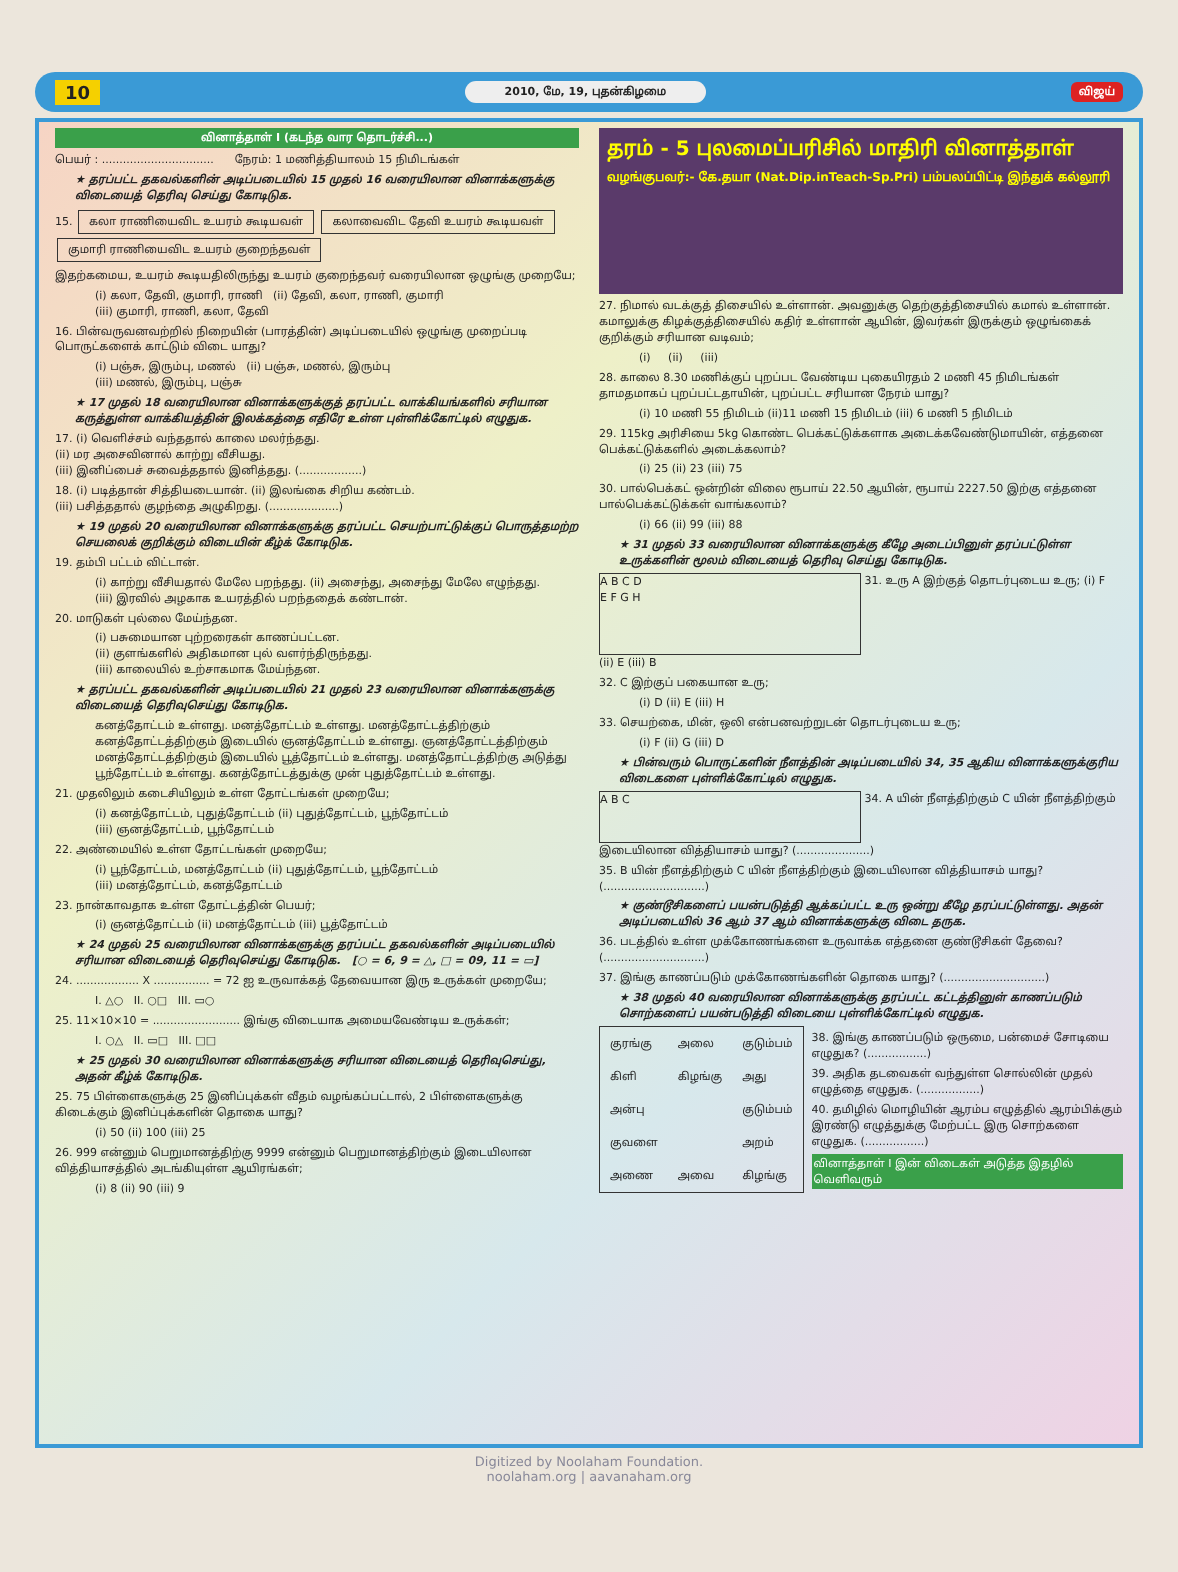10 2010, மே, 19, புதன்கிழமை விஜய்
வினாத்தாள் I (கடந்த வார தொடர்ச்சி...)
பெயர் : ................................ நேரம்: 1 மணித்தியாலம் 15 நிமிடங்கள்
★ தரப்பட்ட தகவல்களின் அடிப்படையில் 15 முதல் 16 வரையிலான வினாக்களுக்கு விடையைத் தெரிவு செய்து கோடிடுக.
15. கலா ராணியைவிட உயரம் கூடியவள் கலாவைவிட தேவி உயரம் கூடியவள் குமாரி ராணியைவிட உயரம் குறைந்தவள்
இதற்கமைய, உயரம் கூடியதிலிருந்து உயரம் குறைந்தவர் வரையிலான ஒழுங்கு முறையே;
(i) கலா, தேவி, குமாரி, ராணி (ii) தேவி, கலா, ராணி, குமாரி
(iii) குமாரி, ராணி, கலா, தேவி
16. பின்வருவனவற்றில் நிறையின் (பாரத்தின்) அடிப்படையில் ஒழுங்கு முறைப்படி பொருட்களைக் காட்டும் விடை யாது?
(i) பஞ்சு, இரும்பு, மணல் (ii) பஞ்சு, மணல், இரும்பு
(iii) மணல், இரும்பு, பஞ்சு
★ 17 முதல் 18 வரையிலான வினாக்களுக்குத் தரப்பட்ட வாக்கியங்களில் சரியான கருத்துள்ள வாக்கியத்தின் இலக்கத்தை எதிரே உள்ள புள்ளிக்கோட்டில் எழுதுக.
17. (i) வெளிச்சம் வந்ததால் காலை மலர்ந்தது.
(ii) மர அசைவினால் காற்று வீசியது.
(iii) இனிப்பைச் சுவைத்ததால் இனித்தது. (..................)
18. (i) படித்தான் சித்தியடையான். (ii) இலங்கை சிறிய கண்டம்.
(iii) பசித்ததால் குழந்தை அழுகிறது. (....................)
★ 19 முதல் 20 வரையிலான வினாக்களுக்கு தரப்பட்ட செயற்பாட்டுக்குப் பொருத்தமற்ற செயலைக் குறிக்கும் விடையின் கீழ்க் கோடிடுக.
19. தம்பி பட்டம் விட்டான்.
(i) காற்று வீசியதால் மேலே பறந்தது. (ii) அசைந்து, அசைந்து மேலே எழுந்தது.
(iii) இரவில் அழகாக உயரத்தில் பறந்ததைக் கண்டான்.
20. மாடுகள் புல்லை மேய்ந்தன.
(i) பசுமையான புற்றரைகள் காணப்பட்டன.
(ii) குளங்களில் அதிகமான புல் வளர்ந்திருந்தது.
(iii) காலையில் உற்சாகமாக மேய்ந்தன.
★ தரப்பட்ட தகவல்களின் அடிப்படையில் 21 முதல் 23 வரையிலான வினாக்களுக்கு விடையைத் தெரிவுசெய்து கோடிடுக.
கனத்தோட்டம் உள்ளது. மனத்தோட்டம் உள்ளது. மனத்தோட்டத்திற்கும் கனத்தோட்டத்திற்கும் இடையில் ஞனத்தோட்டம் உள்ளது. ஞனத்தோட்டத்திற்கும் மனத்தோட்டத்திற்கும் இடையில் பூத்தோட்டம் உள்ளது. மனத்தோட்டத்திற்கு அடுத்து பூந்தோட்டம் உள்ளது. கனத்தோட்டத்துக்கு முன் புதுத்தோட்டம் உள்ளது.
21. முதலிலும் கடைசியிலும் உள்ள தோட்டங்கள் முறையே;
(i) கனத்தோட்டம், புதுத்தோட்டம் (ii) புதுத்தோட்டம், பூந்தோட்டம்
(iii) ஞனத்தோட்டம், பூந்தோட்டம்
22. அண்மையில் உள்ள தோட்டங்கள் முறையே;
(i) பூந்தோட்டம், மனத்தோட்டம் (ii) புதுத்தோட்டம், பூந்தோட்டம்
(iii) மனத்தோட்டம், கனத்தோட்டம்
23. நான்காவதாக உள்ள தோட்டத்தின் பெயர்;
(i) ஞனத்தோட்டம் (ii) மனத்தோட்டம் (iii) பூத்தோட்டம்
★ 24 முதல் 25 வரையிலான வினாக்களுக்கு தரப்பட்ட தகவல்களின் அடிப்படையில் சரியான விடையைத் தெரிவுசெய்து கோடிடுக. [○ = 6, 9 = △, □ = 09, 11 = ▭]
24. .................. X ................ = 72 ஐ உருவாக்கத் தேவையான இரு உருக்கள் முறையே;
I. △○ II. ○□ III. ▭○
25. 11×10×10 = ......................... இங்கு விடையாக அமையவேண்டிய உருக்கள்;
I. ○△ II. ▭□ III. □□
★ 25 முதல் 30 வரையிலான வினாக்களுக்கு சரியான விடையைத் தெரிவுசெய்து, அதன் கீழ்க் கோடிடுக.
25. 75 பிள்ளைகளுக்கு 25 இனிப்புக்கள் வீதம் வழங்கப்பட்டால், 2 பிள்ளைகளுக்கு கிடைக்கும் இனிப்புக்களின் தொகை யாது?
(i) 50 (ii) 100 (iii) 25
26. 999 என்னும் பெறுமானத்திற்கு 9999 என்னும் பெறுமானத்திற்கும் இடையிலான வித்தியாசத்தில் அடங்கியுள்ள ஆயிரங்கள்;
(i) 8 (ii) 90 (iii) 9
தரம் - 5 புலமைப்பரிசில் மாதிரி வினாத்தாள்
வழங்குபவர்:- கே.தயா (Nat.Dip.inTeach-Sp.Pri) பம்பலப்பிட்டி இந்துக் கல்லூரி
27. நிமால் வடக்குத் திசையில் உள்ளான். அவனுக்கு தெற்குத்திசையில் கமால் உள்ளான். கமாலுக்கு கிழக்குத்திசையில் கதிர் உள்ளான் ஆயின், இவர்கள் இருக்கும் ஒழுங்கைக் குறிக்கும் சரியான வடிவம்;
(i) (ii) (iii)
28. காலை 8.30 மணிக்குப் புறப்பட வேண்டிய புகையிரதம் 2 மணி 45 நிமிடங்கள் தாமதமாகப் புறப்பட்டதாயின், புறப்பட்ட சரியான நேரம் யாது?
(i) 10 மணி 55 நிமிடம் (ii)11 மணி 15 நிமிடம் (iii) 6 மணி 5 நிமிடம்
29. 115kg அரிசியை 5kg கொண்ட பெக்கட்டுக்களாக அடைக்கவேண்டுமாயின், எத்தனை பெக்கட்டுக்களில் அடைக்கலாம்?
(i) 25 (ii) 23 (iii) 75
30. பால்பெக்கட் ஒன்றின் விலை ரூபாய் 22.50 ஆயின், ரூபாய் 2227.50 இற்கு எத்தனை பால்பெக்கட்டுக்கள் வாங்கலாம்?
(i) 66 (ii) 99 (iii) 88
★ 31 முதல் 33 வரையிலான வினாக்களுக்கு கீழே அடைப்பினுள் தரப்பட்டுள்ள உருக்களின் மூலம் விடையைத் தெரிவு செய்து கோடிடுக.
A B C D
E F G H 31. உரு A இற்குத் தொடர்புடைய உரு; (i) F (ii) E (iii) B
32. C இற்குப் பகையான உரு;
(i) D (ii) E (iii) H
33. செயற்கை, மின், ஒலி என்பனவற்றுடன் தொடர்புடைய உரு;
(i) F (ii) G (iii) D
★ பின்வரும் பொருட்களின் நீளத்தின் அடிப்படையில் 34, 35 ஆகிய வினாக்களுக்குரிய விடைகளை புள்ளிக்கோட்டில் எழுதுக.
A B C 34. A யின் நீளத்திற்கும் C யின் நீளத்திற்கும் இடையிலான வித்தியாசம் யாது? (.....................)
35. B யின் நீளத்திற்கும் C யின் நீளத்திற்கும் இடையிலான வித்தியாசம் யாது? (.............................)
★ குண்டூசிகளைப் பயன்படுத்தி ஆக்கப்பட்ட உரு ஒன்று கீழே தரப்பட்டுள்ளது. அதன் அடிப்படையில் 36 ஆம் 37 ஆம் வினாக்களுக்கு விடை தருக.
36. படத்தில் உள்ள முக்கோணங்களை உருவாக்க எத்தனை குண்டூசிகள் தேவை? (.............................)
37. இங்கு காணப்படும் முக்கோணங்களின் தொகை யாது? (.............................)
★ 38 முதல் 40 வரையிலான வினாக்களுக்கு தரப்பட்ட கட்டத்தினுள் காணப்படும் சொற்களைப் பயன்படுத்தி விடையை புள்ளிக்கோட்டில் எழுதுக.
| குரங்கு | அலை | குடும்பம் |
| கிளி | கிழங்கு | அது |
| அன்பு | | குடும்பம் |
| குவளை | | அறம் |
| அணை | அவை | கிழங்கு |
38. இங்கு காணப்படும் ஒருமை, பன்மைச் சோடியை எழுதுக? (.................)
39. அதிக தடவைகள் வந்துள்ள சொல்லின் முதல் எழுத்தை எழுதுக. (.................)
40. தமிழில் மொழியின் ஆரம்ப எழுத்தில் ஆரம்பிக்கும் இரண்டு எழுத்துக்கு மேற்பட்ட இரு சொற்களை எழுதுக. (.................)
வினாத்தாள் I இன் விடைகள் அடுத்த இதழில் வெளிவரும்
Digitized by Noolaham Foundation.
noolaham.org | aavanaham.org